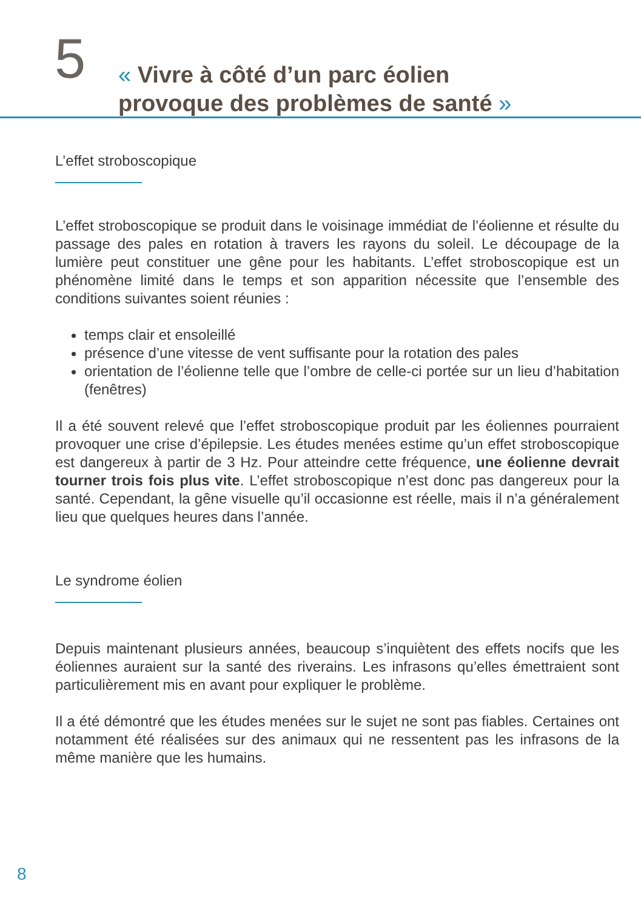5
« Vivre à côté d’un parc éolien
provoque des problèmes de santé »
L’effet stroboscopique
L’effet stroboscopique se produit dans le voisinage immédiat de l’éolienne et résulte du passage des pales en rotation à travers les rayons du soleil. Le découpage de la lumière peut constituer une gêne pour les habitants. L’effet stroboscopique est un phénomène limité dans le temps et son apparition nécessite que l’ensemble des conditions suivantes soient réunies :
temps clair et ensoleillé
présence d’une vitesse de vent suffisante pour la rotation des pales
orientation de l’éolienne telle que l’ombre de celle-ci portée sur un lieu d’habitation (fenêtres)
Il a été souvent relevé que l’effet stroboscopique produit par les éoliennes pourraient provoquer une crise d’épilepsie. Les études menées estime qu’un effet stroboscopique est dangereux à partir de 3 Hz. Pour atteindre cette fréquence, une éolienne devrait tourner trois fois plus vite. L’effet stroboscopique n’est donc pas dangereux pour la santé. Cependant, la gêne visuelle qu’il occasionne est réelle, mais il n’a généralement lieu que quelques heures dans l’année.
Le syndrome éolien
Depuis maintenant plusieurs années, beaucoup s’inquiètent des effets nocifs que les éoliennes auraient sur la santé des riverains. Les infrasons qu’elles émettraient sont particulièrement mis en avant pour expliquer le problème.
Il a été démontré que les études menées sur le sujet ne sont pas fiables. Certaines ont notamment été réalisées sur des animaux qui ne ressentent pas les infrasons de la même manière que les humains.
8